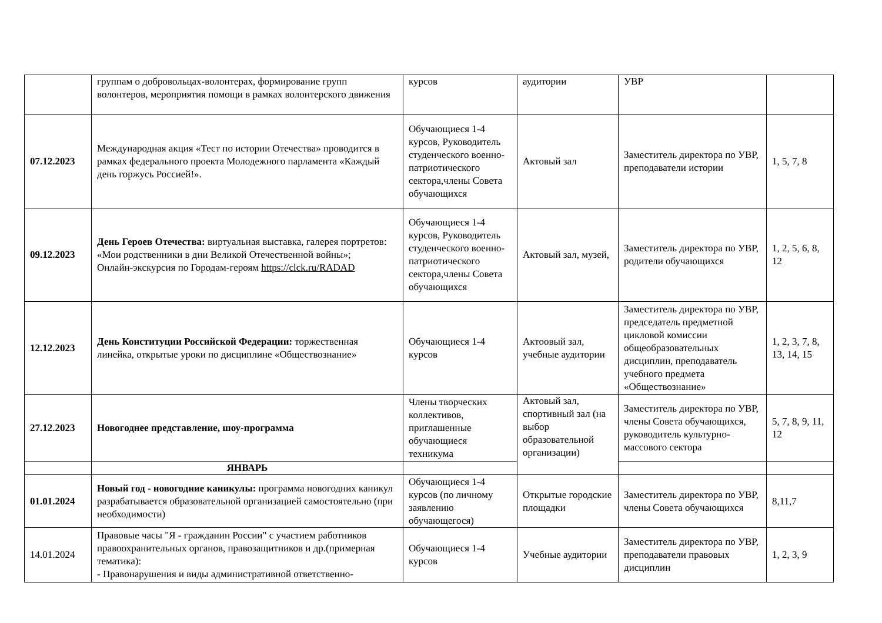| | группам о добровольцах-волонтерах, формирование групп волонтеров, мероприятия помощи в рамках волонтерского движения | курсов | аудитории | УВР | |
| 07.12.2023 | Международная акция «Тест по истории Отечества» проводится в рамках федерального проекта Молодежного парламента «Каждый день горжусь Россией!». | Обучающиеся 1-4 курсов, Руководитель студенческого военно-патриотического сектора,члены Совета обучающихся | Актовый зал | Заместитель директора по УВР, преподаватели истории | 1, 5, 7, 8 |
| 09.12.2023 | День Героев Отечества: виртуальная выставка, галерея портретов: «Мои родственники в дни Великой Отечественной войны»; Онлайн-экскурсия по Городам-героям https://clck.ru/RADAD | Обучающиеся 1-4 курсов, Руководитель студенческого военно-патриотического сектора,члены Совета обучающихся | Актовый зал, музей, | Заместитель директора по УВР, родители обучающихся | 1, 2, 5, 6, 8, 12 |
| 12.12.2023 | День Конституции Российской Федерации: торжественная линейка, открытые уроки по дисциплине «Обществознание» | Обучающиеся 1-4 курсов | Актоовый зал, учебные аудитории | Заместитель директора по УВР, председатель предметной цикловой комиссии общеобразовательных дисциплин, преподаватель учебного предмета «Обществознание» | 1, 2, 3, 7, 8, 13, 14, 15 |
| 27.12.2023 | Новогоднее представление, шоу-программа | Члены творческих коллективов, приглашенные обучающиеся техникума | Актовый зал, спортивный зал (на выбор образовательной организации) | Заместитель директора по УВР, члены Совета обучающихся, руководитель культурно-массового сектора | 5, 7, 8, 9, 11, 12 |
| | ЯНВАРЬ | | | | |
| 01.01.2024 | Новый год - новогодние каникулы: программа новогодних каникул разрабатывается образовательной организацией самостоятельно (при необходимости) | Обучающиеся 1-4 курсов (по личному заявлению обучающегося) | Открытые городские площадки | Заместитель директора по УВР, члены Совета обучающихся | 8,11,7 |
| 14.01.2024 | Правовые часы "Я - гражданин России" с участием работников правоохранительных органов, правозащитников и др.(примерная тематика): - Правонарушения и виды административной ответственно- | Обучающиеся 1-4 курсов | Учебные аудитории | Заместитель директора по УВР, преподаватели правовых дисциплин | 1, 2, 3, 9 |